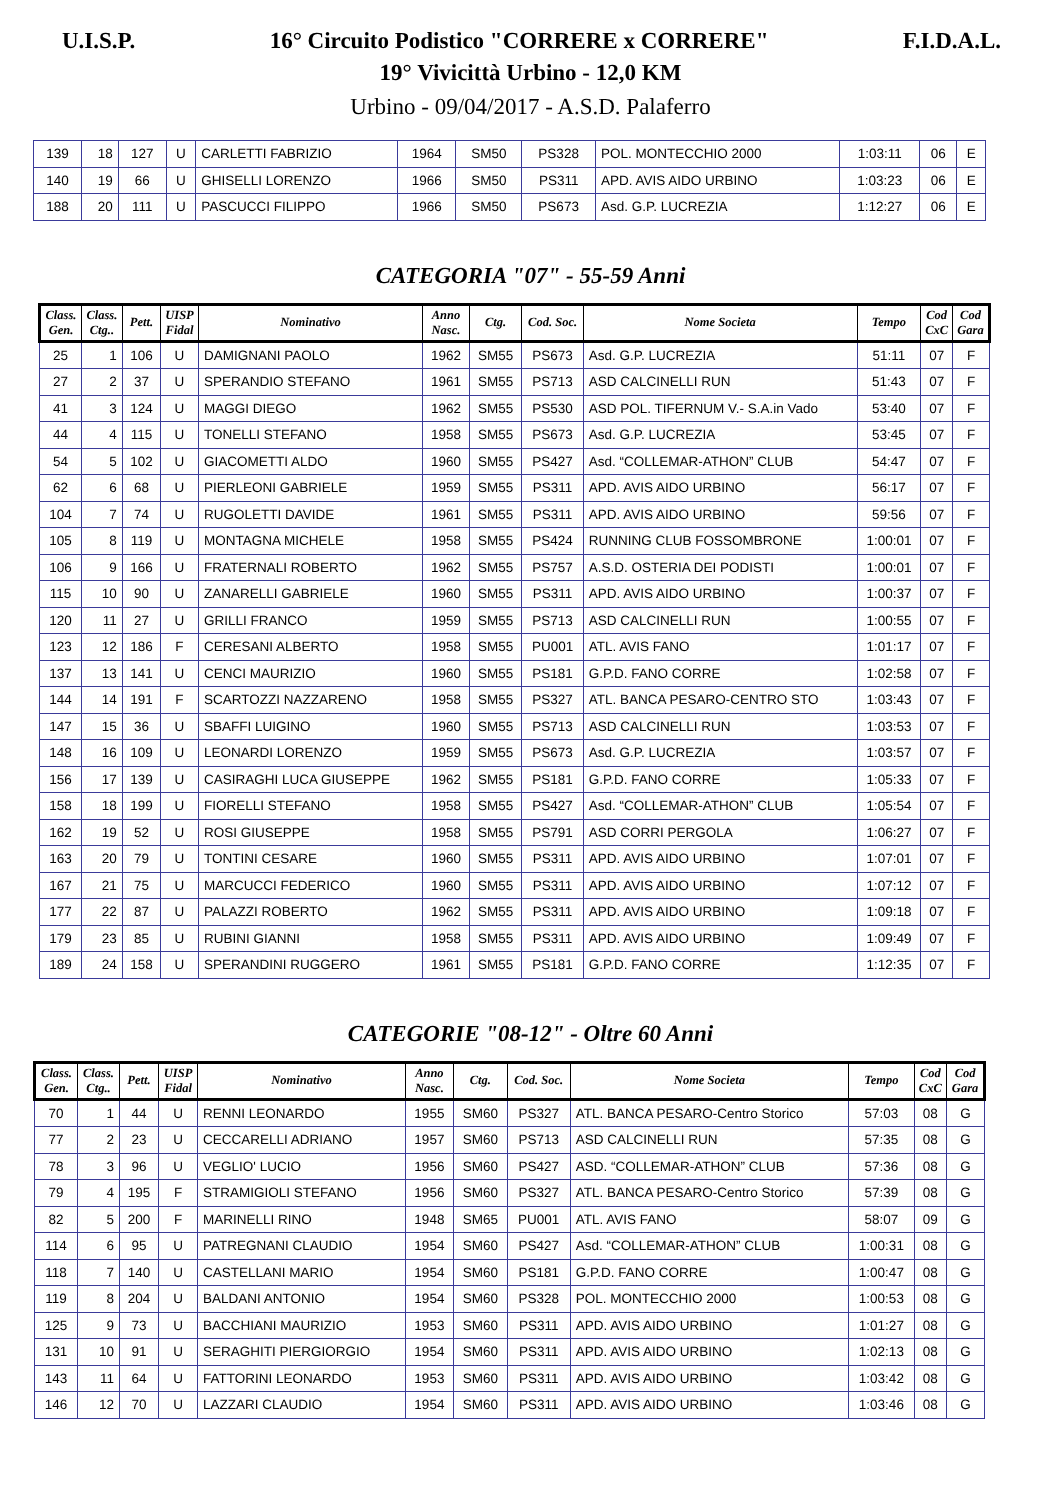U.I.S.P. 16° Circuito Podistico "CORRERE x CORRERE" F.I.D.A.L.
19° Vivicittà Urbino - 12,0 KM
Urbino - 09/04/2017 - A.S.D. Palaferro
| 139 | 18 | 127 | U | CARLETTI FABRIZIO | 1964 | SM50 | PS328 | POL. MONTECCHIO 2000 | 1:03:11 | 06 | E |
| 140 | 19 | 66 | U | GHISELLI LORENZO | 1966 | SM50 | PS311 | APD. AVIS AIDO URBINO | 1:03:23 | 06 | E |
| 188 | 20 | 111 | U | PASCUCCI FILIPPO | 1966 | SM50 | PS673 | Asd. G.P. LUCREZIA | 1:12:27 | 06 | E |
CATEGORIA "07" - 55-59 Anni
| Class. Gen. | Class. Ctg.. | Pett. | UISP Fidal | Nominativo | Anno Nasc. | Ctg. | Cod. Soc. | Nome Societa | Tempo | Cod CxC | Cod Gara |
| --- | --- | --- | --- | --- | --- | --- | --- | --- | --- | --- | --- |
| 25 | 1 | 106 | U | DAMIGNANI PAOLO | 1962 | SM55 | PS673 | Asd. G.P. LUCREZIA | 51:11 | 07 | F |
| 27 | 2 | 37 | U | SPERANDIO STEFANO | 1961 | SM55 | PS713 | ASD CALCINELLI RUN | 51:43 | 07 | F |
| 41 | 3 | 124 | U | MAGGI DIEGO | 1962 | SM55 | PS530 | ASD POL. TIFERNUM V.- S.A.in Vado | 53:40 | 07 | F |
| 44 | 4 | 115 | U | TONELLI STEFANO | 1958 | SM55 | PS673 | Asd. G.P. LUCREZIA | 53:45 | 07 | F |
| 54 | 5 | 102 | U | GIACOMETTI ALDO | 1960 | SM55 | PS427 | Asd. “COLLEMAR-ATHON” CLUB | 54:47 | 07 | F |
| 62 | 6 | 68 | U | PIERLEONI GABRIELE | 1959 | SM55 | PS311 | APD. AVIS AIDO URBINO | 56:17 | 07 | F |
| 104 | 7 | 74 | U | RUGOLETTI DAVIDE | 1961 | SM55 | PS311 | APD. AVIS AIDO URBINO | 59:56 | 07 | F |
| 105 | 8 | 119 | U | MONTAGNA MICHELE | 1958 | SM55 | PS424 | RUNNING CLUB FOSSOMBRONE | 1:00:01 | 07 | F |
| 106 | 9 | 166 | U | FRATERNALI ROBERTO | 1962 | SM55 | PS757 | A.S.D. OSTERIA DEI PODISTI | 1:00:01 | 07 | F |
| 115 | 10 | 90 | U | ZANARELLI GABRIELE | 1960 | SM55 | PS311 | APD. AVIS AIDO URBINO | 1:00:37 | 07 | F |
| 120 | 11 | 27 | U | GRILLI FRANCO | 1959 | SM55 | PS713 | ASD CALCINELLI RUN | 1:00:55 | 07 | F |
| 123 | 12 | 186 | F | CERESANI ALBERTO | 1958 | SM55 | PU001 | ATL. AVIS FANO | 1:01:17 | 07 | F |
| 137 | 13 | 141 | U | CENCI MAURIZIO | 1960 | SM55 | PS181 | G.P.D. FANO CORRE | 1:02:58 | 07 | F |
| 144 | 14 | 191 | F | SCARTOZZI NAZZARENO | 1958 | SM55 | PS327 | ATL. BANCA PESARO-CENTRO STO | 1:03:43 | 07 | F |
| 147 | 15 | 36 | U | SBAFFI LUIGINO | 1960 | SM55 | PS713 | ASD CALCINELLI RUN | 1:03:53 | 07 | F |
| 148 | 16 | 109 | U | LEONARDI LORENZO | 1959 | SM55 | PS673 | Asd. G.P. LUCREZIA | 1:03:57 | 07 | F |
| 156 | 17 | 139 | U | CASIRAGHI LUCA GIUSEPPE | 1962 | SM55 | PS181 | G.P.D. FANO CORRE | 1:05:33 | 07 | F |
| 158 | 18 | 199 | U | FIORELLI STEFANO | 1958 | SM55 | PS427 | Asd. “COLLEMAR-ATHON” CLUB | 1:05:54 | 07 | F |
| 162 | 19 | 52 | U | ROSI GIUSEPPE | 1958 | SM55 | PS791 | ASD CORRI PERGOLA | 1:06:27 | 07 | F |
| 163 | 20 | 79 | U | TONTINI CESARE | 1960 | SM55 | PS311 | APD. AVIS AIDO URBINO | 1:07:01 | 07 | F |
| 167 | 21 | 75 | U | MARCUCCI FEDERICO | 1960 | SM55 | PS311 | APD. AVIS AIDO URBINO | 1:07:12 | 07 | F |
| 177 | 22 | 87 | U | PALAZZI ROBERTO | 1962 | SM55 | PS311 | APD. AVIS AIDO URBINO | 1:09:18 | 07 | F |
| 179 | 23 | 85 | U | RUBINI GIANNI | 1958 | SM55 | PS311 | APD. AVIS AIDO URBINO | 1:09:49 | 07 | F |
| 189 | 24 | 158 | U | SPERANDINI RUGGERO | 1961 | SM55 | PS181 | G.P.D. FANO CORRE | 1:12:35 | 07 | F |
CATEGORIE "08-12" - Oltre 60 Anni
| Class. Gen. | Class. Ctg.. | Pett. | UISP Fidal | Nominativo | Anno Nasc. | Ctg. | Cod. Soc. | Nome Societa | Tempo | Cod CxC | Cod Gara |
| --- | --- | --- | --- | --- | --- | --- | --- | --- | --- | --- | --- |
| 70 | 1 | 44 | U | RENNI LEONARDO | 1955 | SM60 | PS327 | ATL. BANCA PESARO-Centro Storico | 57:03 | 08 | G |
| 77 | 2 | 23 | U | CECCARELLI ADRIANO | 1957 | SM60 | PS713 | ASD CALCINELLI RUN | 57:35 | 08 | G |
| 78 | 3 | 96 | U | VEGLIO' LUCIO | 1956 | SM60 | PS427 | ASD. “COLLEMAR-ATHON” CLUB | 57:36 | 08 | G |
| 79 | 4 | 195 | F | STRAMIGIOLI STEFANO | 1956 | SM60 | PS327 | ATL. BANCA PESARO-Centro Storico | 57:39 | 08 | G |
| 82 | 5 | 200 | F | MARINELLI RINO | 1948 | SM65 | PU001 | ATL. AVIS FANO | 58:07 | 09 | G |
| 114 | 6 | 95 | U | PATREGNANI CLAUDIO | 1954 | SM60 | PS427 | Asd. “COLLEMAR-ATHON” CLUB | 1:00:31 | 08 | G |
| 118 | 7 | 140 | U | CASTELLANI MARIO | 1954 | SM60 | PS181 | G.P.D. FANO CORRE | 1:00:47 | 08 | G |
| 119 | 8 | 204 | U | BALDANI ANTONIO | 1954 | SM60 | PS328 | POL. MONTECCHIO 2000 | 1:00:53 | 08 | G |
| 125 | 9 | 73 | U | BACCHIANI MAURIZIO | 1953 | SM60 | PS311 | APD. AVIS AIDO URBINO | 1:01:27 | 08 | G |
| 131 | 10 | 91 | U | SERAGHITI PIERGIORGIO | 1954 | SM60 | PS311 | APD. AVIS AIDO URBINO | 1:02:13 | 08 | G |
| 143 | 11 | 64 | U | FATTORINI LEONARDO | 1953 | SM60 | PS311 | APD. AVIS AIDO URBINO | 1:03:42 | 08 | G |
| 146 | 12 | 70 | U | LAZZARI CLAUDIO | 1954 | SM60 | PS311 | APD. AVIS AIDO URBINO | 1:03:46 | 08 | G |